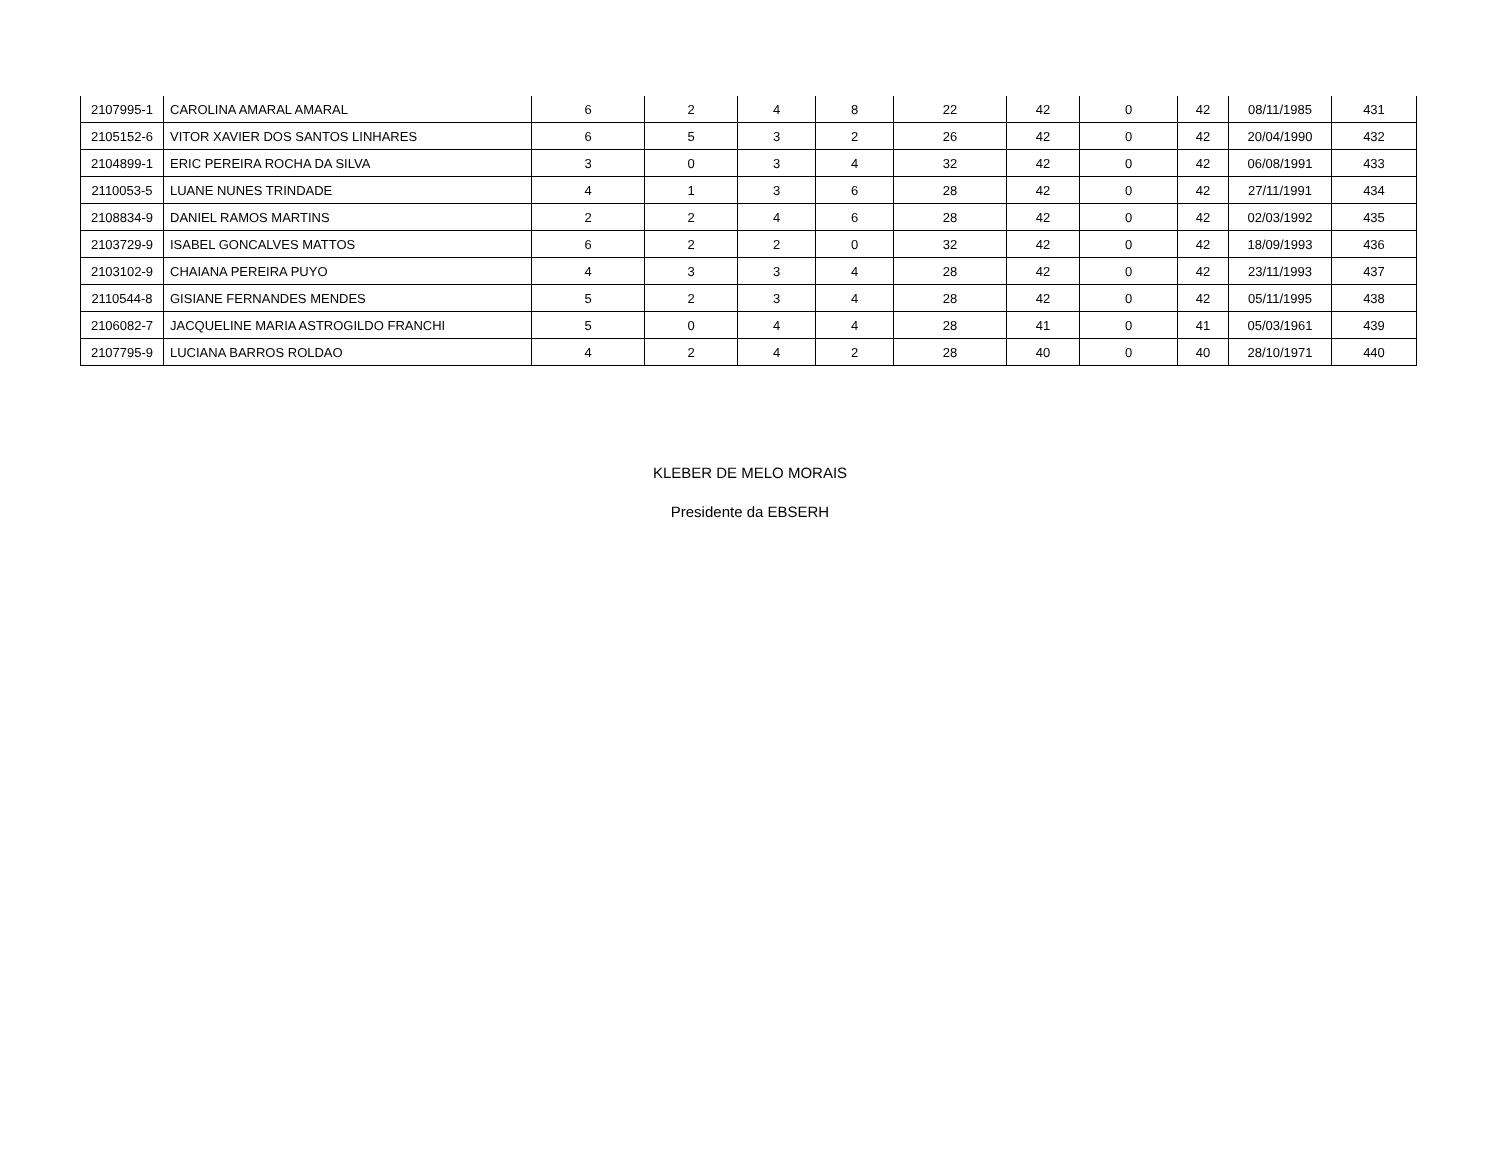| 2107995-1 | CAROLINA AMARAL AMARAL | 6 | 2 | 4 | 8 | 22 | 42 | 0 | 42 | 08/11/1985 | 431 |
| 2105152-6 | VITOR XAVIER DOS SANTOS LINHARES | 6 | 5 | 3 | 2 | 26 | 42 | 0 | 42 | 20/04/1990 | 432 |
| 2104899-1 | ERIC PEREIRA ROCHA DA SILVA | 3 | 0 | 3 | 4 | 32 | 42 | 0 | 42 | 06/08/1991 | 433 |
| 2110053-5 | LUANE NUNES TRINDADE | 4 | 1 | 3 | 6 | 28 | 42 | 0 | 42 | 27/11/1991 | 434 |
| 2108834-9 | DANIEL RAMOS MARTINS | 2 | 2 | 4 | 6 | 28 | 42 | 0 | 42 | 02/03/1992 | 435 |
| 2103729-9 | ISABEL GONCALVES MATTOS | 6 | 2 | 2 | 0 | 32 | 42 | 0 | 42 | 18/09/1993 | 436 |
| 2103102-9 | CHAIANA PEREIRA PUYO | 4 | 3 | 3 | 4 | 28 | 42 | 0 | 42 | 23/11/1993 | 437 |
| 2110544-8 | GISIANE FERNANDES MENDES | 5 | 2 | 3 | 4 | 28 | 42 | 0 | 42 | 05/11/1995 | 438 |
| 2106082-7 | JACQUELINE MARIA ASTROGILDO FRANCHI | 5 | 0 | 4 | 4 | 28 | 41 | 0 | 41 | 05/03/1961 | 439 |
| 2107795-9 | LUCIANA BARROS ROLDAO | 4 | 2 | 4 | 2 | 28 | 40 | 0 | 40 | 28/10/1971 | 440 |
KLEBER DE MELO MORAIS
Presidente da EBSERH